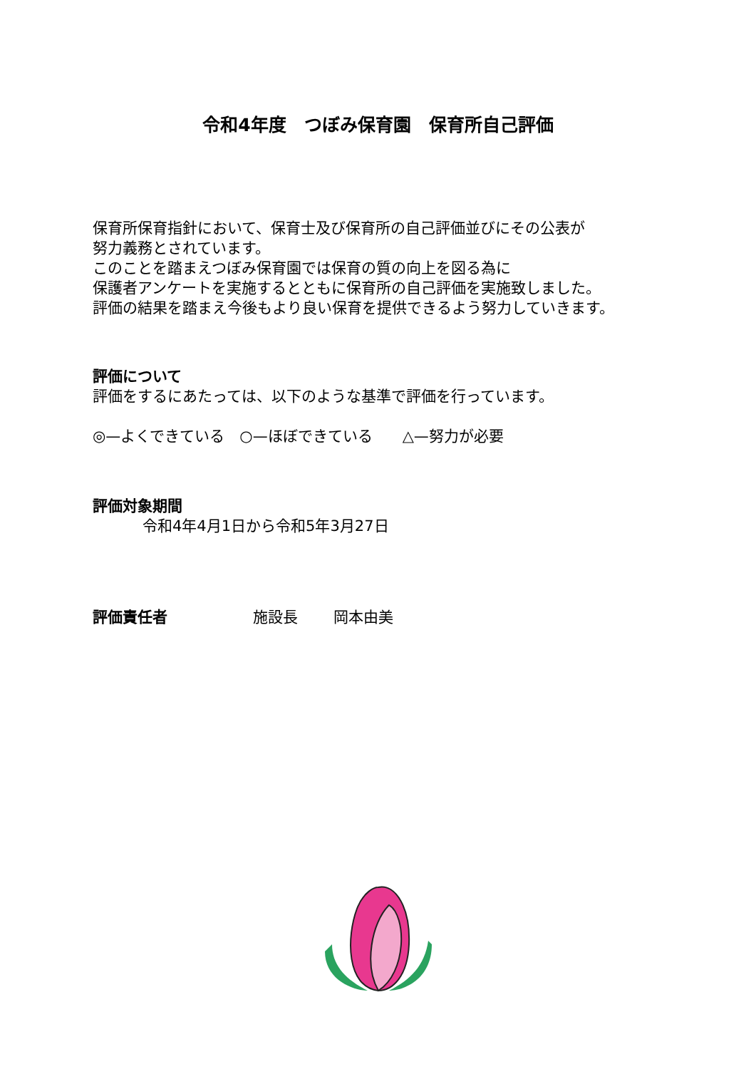令和4年度　つぼみ保育園　保育所自己評価
保育所保育指針において、保育士及び保育所の自己評価並びにその公表が
努力義務とされています。
このことを踏まえつぼみ保育園では保育の質の向上を図る為に
保護者アンケートを実施するとともに保育所の自己評価を実施致しました。
評価の結果を踏まえ今後もより良い保育を提供できるよう努力していきます。
評価について
評価をするにあたっては、以下のような基準で評価を行っています。
◎—よくできている　○—ほぼできている　　△—努力が必要
評価対象期間
令和4年4月1日から令和5年3月27日
評価責任者 施設長 岡本由美